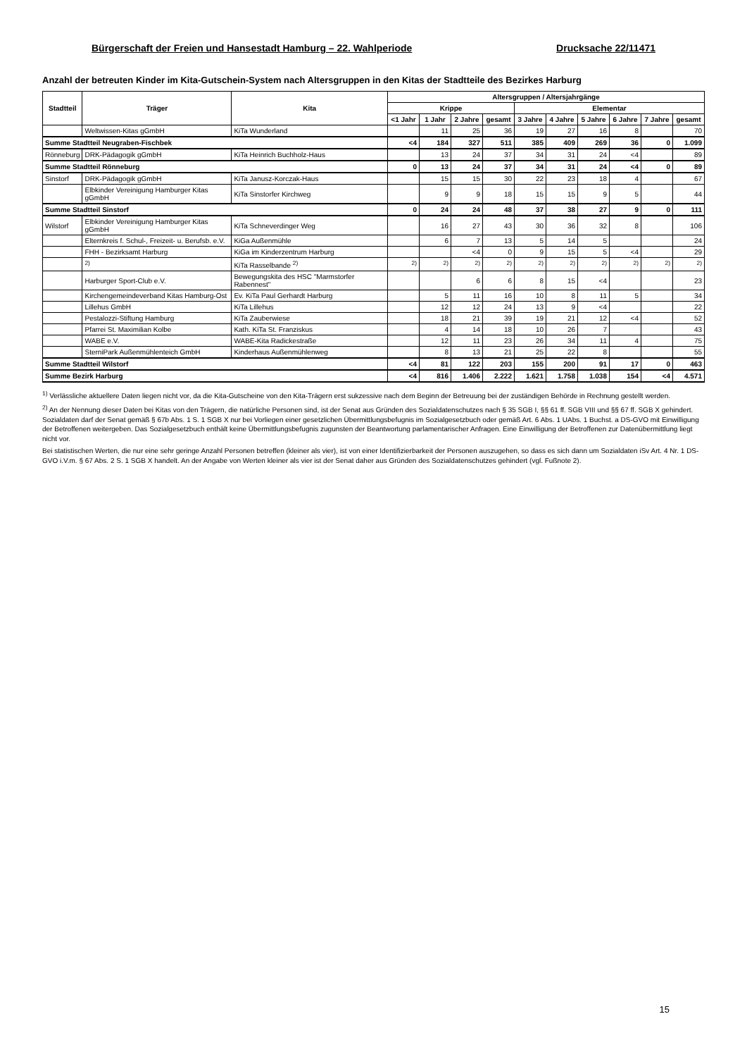Bürgerschaft der Freien und Hansestadt Hamburg – 22. Wahlperiode Drucksache 22/11471
Anzahl der betreuten Kinder im Kita-Gutschein-System nach Altersgruppen in den Kitas der Stadtteile des Bezirkes Harburg
| Stadtteil | Träger | Kita | Altersgruppen / Altersjahrgänge | | | | | | | | | |
| --- | --- | --- | --- | --- | --- | --- | --- | --- | --- | --- | --- | --- |
| | | | Krippe | | | | Elementar | | | | | |
| | | | <1 Jahr | 1 Jahr | 2 Jahre | gesamt | 3 Jahre | 4 Jahre | 5 Jahre | 6 Jahre | 7 Jahre | gesamt |
| | Weltwissen-Kitas gGmbH | KiTa Wunderland | | 11 | 25 | 36 | 19 | 27 | 16 | 8 | | 70 |
| Summe Stadtteil Neugraben-Fischbek | | | <4 | 184 | 327 | 511 | 385 | 409 | 269 | 36 | 0 | 1.099 |
| Rönneburg | DRK-Pädagogik gGmbH | KiTa Heinrich Buchholz-Haus | | 13 | 24 | 37 | 34 | 31 | 24 | <4 | | 89 |
| Summe Stadtteil Rönneburg | | | 0 | 13 | 24 | 37 | 34 | 31 | 24 | <4 | 0 | 89 |
| Sinstorf | DRK-Pädagogik gGmbH | KiTa Janusz-Korczak-Haus | | 15 | 15 | 30 | 22 | 23 | 18 | 4 | | 67 |
| | Elbkinder Vereinigung Hamburger Kitas gGmbH | KiTa Sinstorfer Kirchweg | | 9 | 9 | 18 | 15 | 15 | 9 | 5 | | 44 |
| Summe Stadtteil Sinstorf | | | 0 | 24 | 24 | 48 | 37 | 38 | 27 | 9 | 0 | 111 |
| Wilstorf | Elbkinder Vereinigung Hamburger Kitas gGmbH | KiTa Schneverdinger Weg | | 16 | 27 | 43 | 30 | 36 | 32 | 8 | | 106 |
| | Elternkreis f. Schul-, Freizeit- u. Berufsb. e.V. | KiGa Außenmühle | | 6 | 7 | 13 | 5 | 14 | 5 | | | 24 |
| | FHH - Bezirksamt Harburg | KiGa im Kinderzentrum Harburg | | | <4 | 0 | 9 | 15 | 5 | <4 | | 29 |
| | <sup>2)</sup> | KiTa Rasselbande <sup>2)</sup> | <sup>2)</sup> | <sup>2)</sup> | <sup>2)</sup> | <sup>2)</sup> | <sup>2)</sup> | <sup>2)</sup> | <sup>2)</sup> | <sup>2)</sup> | <sup>2)</sup> | <sup>2)</sup> |
| | Harburger Sport-Club e.V. | Bewegungskita des HSC "Marmstorfer Rabennest" | | | 6 | 6 | 8 | 15 | <4 | | | 23 |
| | Kirchengemeindeverband Kitas Hamburg-Ost | Ev. KiTa Paul Gerhardt Harburg | | 5 | 11 | 16 | 10 | 8 | 11 | 5 | | 34 |
| | Lillehus GmbH | KiTa Lillehus | | 12 | 12 | 24 | 13 | 9 | <4 | | | 22 |
| | Pestalozzi-Stiftung Hamburg | KiTa Zauberwiese | | 18 | 21 | 39 | 19 | 21 | 12 | <4 | | 52 |
| | Pfarrei St. Maximilian Kolbe | Kath. KiTa St. Franziskus | | 4 | 14 | 18 | 10 | 26 | 7 | | | 43 |
| | WABE e.V. | WABE-Kita Radickestraße | | 12 | 11 | 23 | 26 | 34 | 11 | 4 | | 75 |
| | SterniPark Außenmühlenteich GmbH | Kinderhaus Außenmühlenweg | | 8 | 13 | 21 | 25 | 22 | 8 | | | 55 |
| Summe Stadtteil Wilstorf | | | <4 | 81 | 122 | 203 | 155 | 200 | 91 | 17 | 0 | 463 |
| Summe Bezirk Harburg | | | <4 | 816 | 1.406 | 2.222 | 1.621 | 1.758 | 1.038 | 154 | <4 | 4.571 |
<sup>1)</sup> Verlässliche aktuellere Daten liegen nicht vor, da die Kita-Gutscheine von den Kita-Trägern erst sukzessive nach dem Beginn der Betreuung bei der zuständigen Behörde in Rechnung gestellt werden.
<sup>2)</sup> An der Nennung dieser Daten bei Kitas von den Trägern, die natürliche Personen sind, ist der Senat aus Gründen des Sozialdatenschutzes nach § 35 SGB I, §§ 61 ff. SGB VIII und §§ 67 ff. SGB X gehindert. Sozialdaten darf der Senat gemäß § 67b Abs. 1 S. 1 SGB X nur bei Vorliegen einer gesetzlichen Übermittlungsbefugnis im Sozialgesetzbuch oder gemäß Art. 6 Abs. 1 UAbs. 1 Buchst. a DS-GVO mit Einwilligung der Betroffenen weitergeben. Das Sozialgesetzbuch enthält keine Übermittlungsbefugnis zugunsten der Beantwortung parlamentarischer Anfragen. Eine Einwilligung der Betroffenen zur Datenübermittlung liegt nicht vor.
Bei statistischen Werten, die nur eine sehr geringe Anzahl Personen betreffen (kleiner als vier), ist von einer Identifizierbarkeit der Personen auszugehen, so dass es sich dann um Sozialdaten iSv Art. 4 Nr. 1 DS-GVO i.V.m. § 67 Abs. 2 S. 1 SGB X handelt. An der Angabe von Werten kleiner als vier ist der Senat daher aus Gründen des Sozialdatenschutzes gehindert (vgl. Fußnote 2).
15